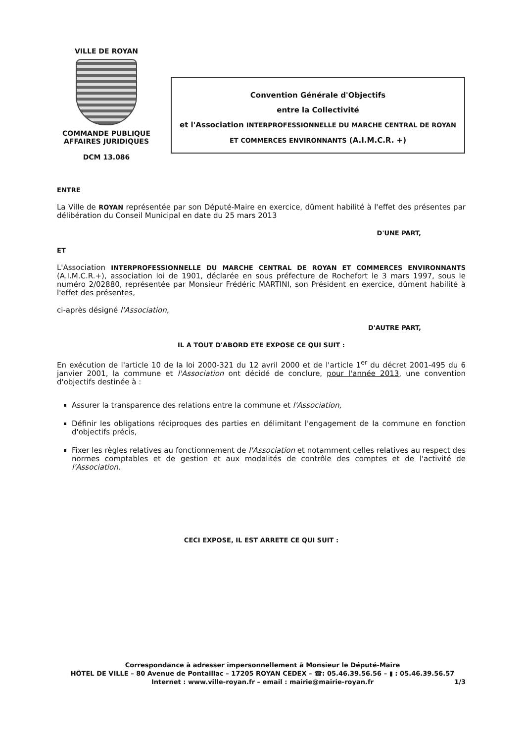VILLE DE ROYAN
COMMANDE PUBLIQUE
AFFAIRES JURIDIQUES
DCM 13.086
Convention Générale d'Objectifs
entre la Collectivité
et l'Association INTERPROFESSIONNELLE DU MARCHE CENTRAL DE ROYAN
ET COMMERCES ENVIRONNANTS (A.I.M.C.R. +)
ENTRE
La Ville de ROYAN représentée par son Député-Maire en exercice, dûment habilité à l'effet des présentes par délibération du Conseil Municipal en date du 25 mars 2013
D'UNE PART,
ET
L'Association INTERPROFESSIONNELLE DU MARCHE CENTRAL DE ROYAN ET COMMERCES ENVIRONNANTS (A.I.M.C.R.+), association loi de 1901, déclarée en sous préfecture de Rochefort le 3 mars 1997, sous le numéro 2/02880, représentée par Monsieur Frédéric MARTINI, son Président en exercice, dûment habilité à l'effet des présentes,
ci-après désigné l'Association,
D'AUTRE PART,
IL A TOUT D'ABORD ETE EXPOSE CE QUI SUIT :
En exécution de l'article 10 de la loi 2000-321 du 12 avril 2000 et de l'article 1<sup>er</sup> du décret 2001-495 du 6 janvier 2001, la commune et l'Association ont décidé de conclure, pour l'année 2013, une convention d'objectifs destinée à :
Assurer la transparence des relations entre la commune et l'Association,
Définir les obligations réciproques des parties en délimitant l'engagement de la commune en fonction d'objectifs précis,
Fixer les règles relatives au fonctionnement de l'Association et notamment celles relatives au respect des normes comptables et de gestion et aux modalités de contrôle des comptes et de l'activité de l'Association.
CECI EXPOSE, IL EST ARRETE CE QUI SUIT :
Correspondance à adresser impersonnellement à Monsieur le Député-Maire
HÔTEL DE VILLE – 80 Avenue de Pontaillac – 17205 ROYAN CEDEX – ☎: 05.46.39.56.56 – ▮ : 05.46.39.56.57
Internet : www.ville-royan.fr – email : mairie@mairie-royan.fr
1/3